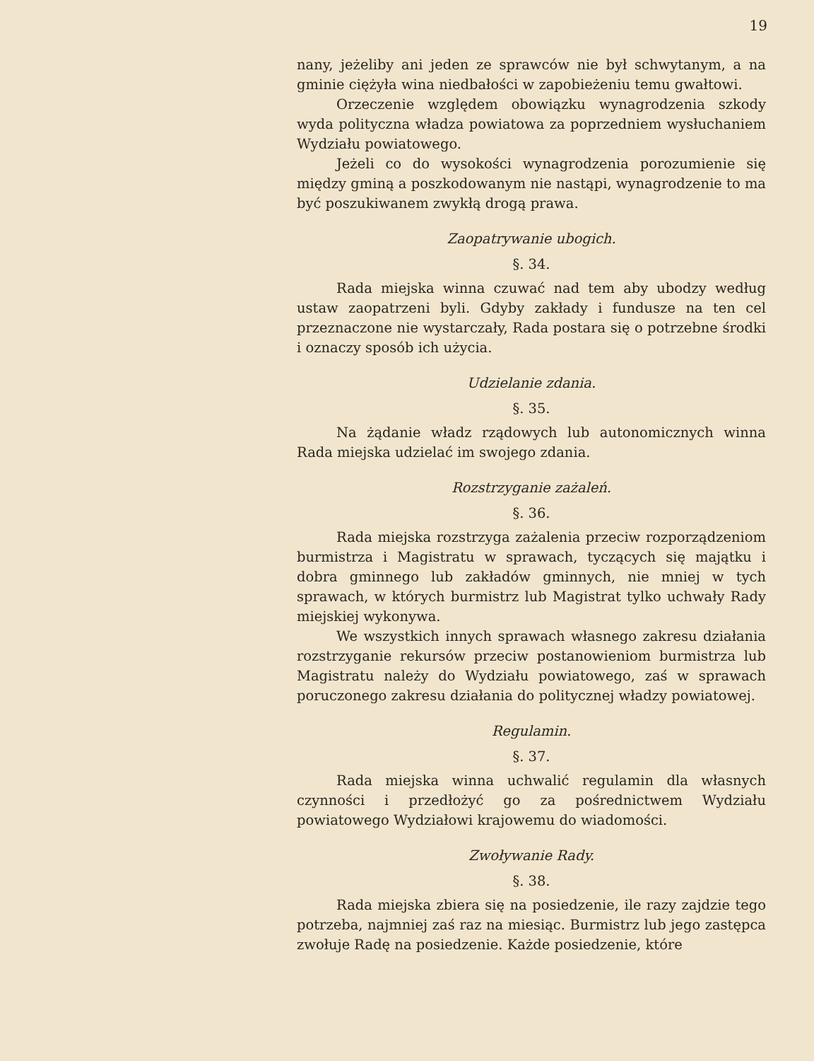19
nany, jeżeliby ani jeden ze sprawców nie był schwytanym, a na gminie ciężyła wina niedbałości w zapobieżeniu temu gwałtowi.
Orzeczenie względem obowiązku wynagrodzenia szkody wyda polityczna władza powiatowa za poprzedniem wysłuchaniem Wydziału powiatowego.
Jeżeli co do wysokości wynagrodzenia porozumienie się między gminą a poszkodowanym nie nastąpi, wynagrodzenie to ma być poszukiwanem zwykłą drogą prawa.
Zaopatrywanie ubogich.
§. 34.
Rada miejska winna czuwać nad tem aby ubodzy według ustaw zaopatrzeni byli. Gdyby zakłady i fundusze na ten cel przeznaczone nie wystarczały, Rada postara się o potrzebne środki i oznaczy sposób ich użycia.
Udzielanie zdania.
§. 35.
Na żądanie władz rządowych lub autonomicznych winna Rada miejska udzielać im swojego zdania.
Rozstrzyganie zażaleń.
§. 36.
Rada miejska rozstrzyga zażalenia przeciw rozporządzeniom burmistrza i Magistratu w sprawach, tyczących się majątku i dobra gminnego lub zakładów gminnych, nie mniej w tych sprawach, w których burmistrz lub Magistrat tylko uchwały Rady miejskiej wykonywa.
We wszystkich innych sprawach własnego zakresu działania rozstrzyganie rekursów przeciw postanowieniom burmistrza lub Magistratu należy do Wydziału powiatowego, zaś w sprawach poruczonego zakresu działania do politycznej władzy powiatowej.
Regulamin.
§. 37.
Rada miejska winna uchwalić regulamin dla własnych czynności i przedłożyć go za pośrednictwem Wydziału powiatowego Wydziałowi krajowemu do wiadomości.
Zwoływanie Rady.
§. 38.
Rada miejska zbiera się na posiedzenie, ile razy zajdzie tego potrzeba, najmniej zaś raz na miesiąc. Burmistrz lub jego zastępca zwołuje Radę na posiedzenie. Każde posiedzenie, które